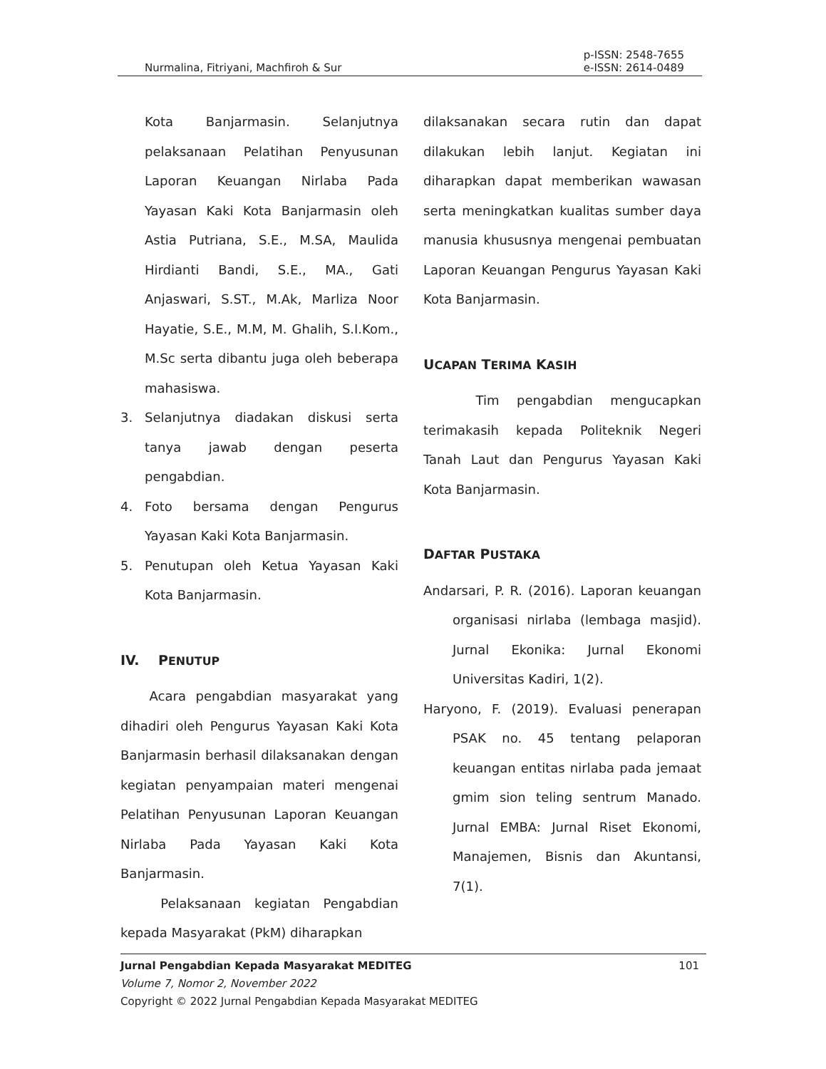Nurmalina, Fitriyani, Machfiroh & Sur
p-ISSN: 2548-7655
e-ISSN: 2614-0489
Kota Banjarmasin. Selanjutnya pelaksanaan Pelatihan Penyusunan Laporan Keuangan Nirlaba Pada Yayasan Kaki Kota Banjarmasin oleh Astia Putriana, S.E., M.SA, Maulida Hirdianti Bandi, S.E., MA., Gati Anjaswari, S.ST., M.Ak, Marliza Noor Hayatie, S.E., M.M, M. Ghalih, S.I.Kom., M.Sc serta dibantu juga oleh beberapa mahasiswa.
3. Selanjutnya diadakan diskusi serta tanya jawab dengan peserta pengabdian.
4. Foto bersama dengan Pengurus Yayasan Kaki Kota Banjarmasin.
5. Penutupan oleh Ketua Yayasan Kaki Kota Banjarmasin.
IV. PENUTUP
Acara pengabdian masyarakat yang dihadiri oleh Pengurus Yayasan Kaki Kota Banjarmasin berhasil dilaksanakan dengan kegiatan penyampaian materi mengenai Pelatihan Penyusunan Laporan Keuangan Nirlaba Pada Yayasan Kaki Kota Banjarmasin.
Pelaksanaan kegiatan Pengabdian kepada Masyarakat (PkM) diharapkan
dilaksanakan secara rutin dan dapat dilakukan lebih lanjut. Kegiatan ini diharapkan dapat memberikan wawasan serta meningkatkan kualitas sumber daya manusia khususnya mengenai pembuatan Laporan Keuangan Pengurus Yayasan Kaki Kota Banjarmasin.
UCAPAN TERIMA KASIH
Tim pengabdian mengucapkan terimakasih kepada Politeknik Negeri Tanah Laut dan Pengurus Yayasan Kaki Kota Banjarmasin.
DAFTAR PUSTAKA
Andarsari, P. R. (2016). Laporan keuangan organisasi nirlaba (lembaga masjid). Jurnal Ekonika: Jurnal Ekonomi Universitas Kadiri, 1(2).
Haryono, F. (2019). Evaluasi penerapan PSAK no. 45 tentang pelaporan keuangan entitas nirlaba pada jemaat gmim sion teling sentrum Manado. Jurnal EMBA: Jurnal Riset Ekonomi, Manajemen, Bisnis dan Akuntansi, 7(1).
Jurnal Pengabdian Kepada Masyarakat MEDITEG 101
Volume 7, Nomor 2, November 2022
Copyright © 2022 Jurnal Pengabdian Kepada Masyarakat MEDITEG